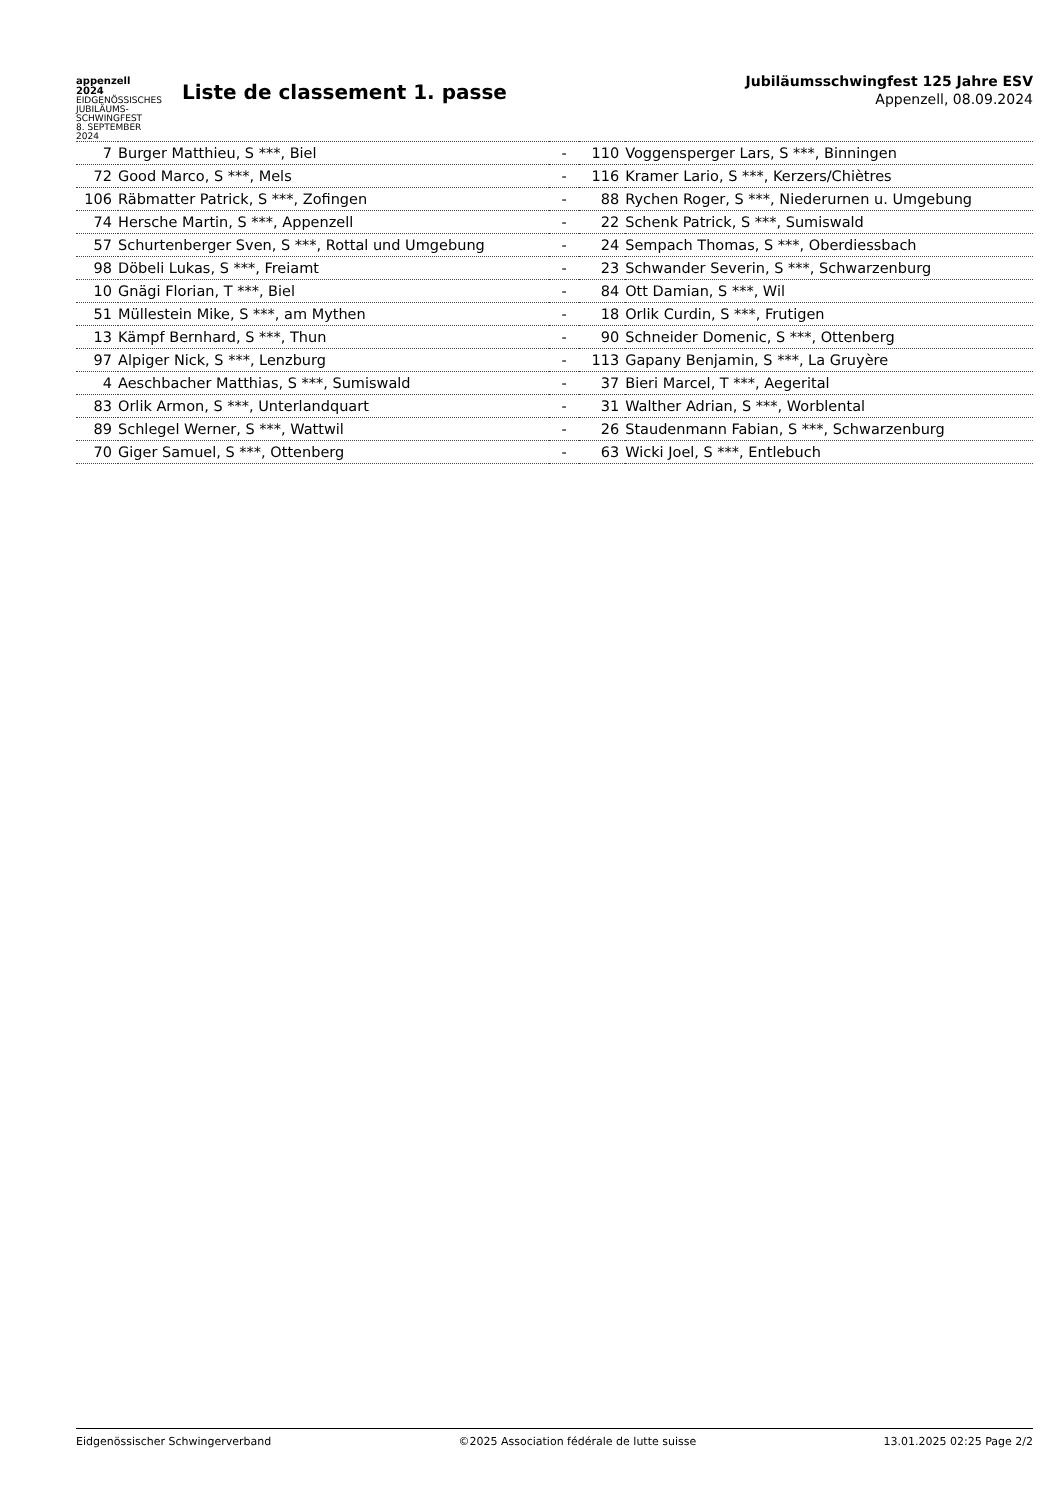appenzell
2024 EIDGENÖSSISCHES JUBILÄUMS-SCHWINGFEST
8. SEPTEMBER 2024
Liste de classement 1. passe
Jubiläumsschwingfest 125 Jahre ESV
Appenzell, 08.09.2024
| 7 | Burger Matthieu, S ***, Biel | - | 110 | Voggensperger Lars, S ***, Binningen |
| 72 | Good Marco, S ***, Mels | - | 116 | Kramer Lario, S ***, Kerzers/Chiètres |
| 106 | Räbmatter Patrick, S ***, Zofingen | - | 88 | Rychen Roger, S ***, Niederurnen u. Umgebung |
| 74 | Hersche Martin, S ***, Appenzell | - | 22 | Schenk Patrick, S ***, Sumiswald |
| 57 | Schurtenberger Sven, S ***, Rottal und Umgebung | - | 24 | Sempach Thomas, S ***, Oberdiessbach |
| 98 | Döbeli Lukas, S ***, Freiamt | - | 23 | Schwander Severin, S ***, Schwarzenburg |
| 10 | Gnägi Florian, T ***, Biel | - | 84 | Ott Damian, S ***, Wil |
| 51 | Müllestein Mike, S ***, am Mythen | - | 18 | Orlik Curdin, S ***, Frutigen |
| 13 | Kämpf Bernhard, S ***, Thun | - | 90 | Schneider Domenic, S ***, Ottenberg |
| 97 | Alpiger Nick, S ***, Lenzburg | - | 113 | Gapany Benjamin, S ***, La Gruyère |
| 4 | Aeschbacher Matthias, S ***, Sumiswald | - | 37 | Bieri Marcel, T ***, Aegerital |
| 83 | Orlik Armon, S ***, Unterlandquart | - | 31 | Walther Adrian, S ***, Worblental |
| 89 | Schlegel Werner, S ***, Wattwil | - | 26 | Staudenmann Fabian, S ***, Schwarzenburg |
| 70 | Giger Samuel, S ***, Ottenberg | - | 63 | Wicki Joel, S ***, Entlebuch |
Eidgenössischer Schwingerverband ©2025 Association fédérale de lutte suisse 13.01.2025 02:25 Page 2/2